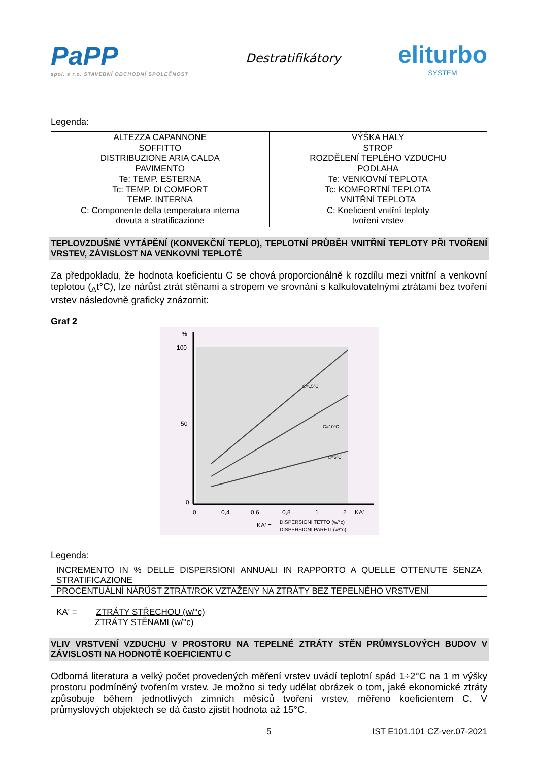PaPP
spol. s r.o. STAVEBNÍ OBCHODNÍ SPOLEČNOST
Destratifikátory
eliturbo
SYSTEM
Legenda:
| ALTEZZA CAPANNONE SOFFITTO DISTRIBUZIONE ARIA CALDA PAVIMENTO Te: TEMP. ESTERNA Tc: TEMP. DI COMFORT TEMP. INTERNA C: Componente della temperatura interna dovuta a stratificazione | VÝŠKA HALY STROP ROZDĚLENÍ TEPLÉHO VZDUCHU PODLAHA Te: VENKOVNÍ TEPLOTA Tc: KOMFORTNÍ TEPLOTA VNITŘNÍ TEPLOTA C: Koeficient vnitřní teploty tvoření vrstev |
TEPLOVZDUŠNÉ VYTÁPĚNÍ (KONVEKČNÍ TEPLO), TEPLOTNÍ PRŮBĚH VNITŘNÍ TEPLOTY PŘI TVOŘENÍ VRSTEV, ZÁVISLOST NA VENKOVNÍ TEPLOTĚ
Za předpokladu, že hodnota koeficientu C se chová proporcionálně k rozdílu mezi vnitřní a venkovní teplotou (<sub>Δ</sub>t°C), lze nárůst ztrát stěnami a stropem ve srovnání s kalkulovatelnými ztrátami bez tvoření vrstev následovně graficky znázornit:
Graf 2
%
100
50
0
0
0,4
0,6
0,8
1
2
KA'
C=15°C
C=10°C
C=5°C
KA' =
DISPERSIONI TETTO (w/°c)
DISPERSIONI PARETI (w/°c)
Legenda:
| INCREMENTO IN % DELLE DISPERSIONI ANNUALI IN RAPPORTO A QUELLE OTTENUTE SENZA STRATIFICAZIONE |
| PROCENTUÁLNÍ NÁRŮST ZTRÁT/ROK VZTAŽENÝ NA ZTRÁTY BEZ TEPELNÉHO VRSTVENÍ |
| KA' = ZTRÁTY STŘECHOU (w/°c) ZTRÁTY STĚNAMI (w/°c) |
VLIV VRSTVENÍ VZDUCHU V PROSTORU NA TEPELNÉ ZTRÁTY STĚN PRŮMYSLOVÝCH BUDOV V ZÁVISLOSTI NA HODNOTĚ KOEFICIENTU C
Odborná literatura a velký počet provedených měření vrstev uvádí teplotní spád 1÷2°C na 1 m výšky prostoru podmíněný tvořením vrstev. Je možno si tedy udělat obrázek o tom, jaké ekonomické ztráty způsobuje během jednotlivých zimních měsíců tvoření vrstev, měřeno koeficientem C. V průmyslových objektech se dá často zjistit hodnota až 15°C.
5 IST E101.101 CZ-ver.07-2021